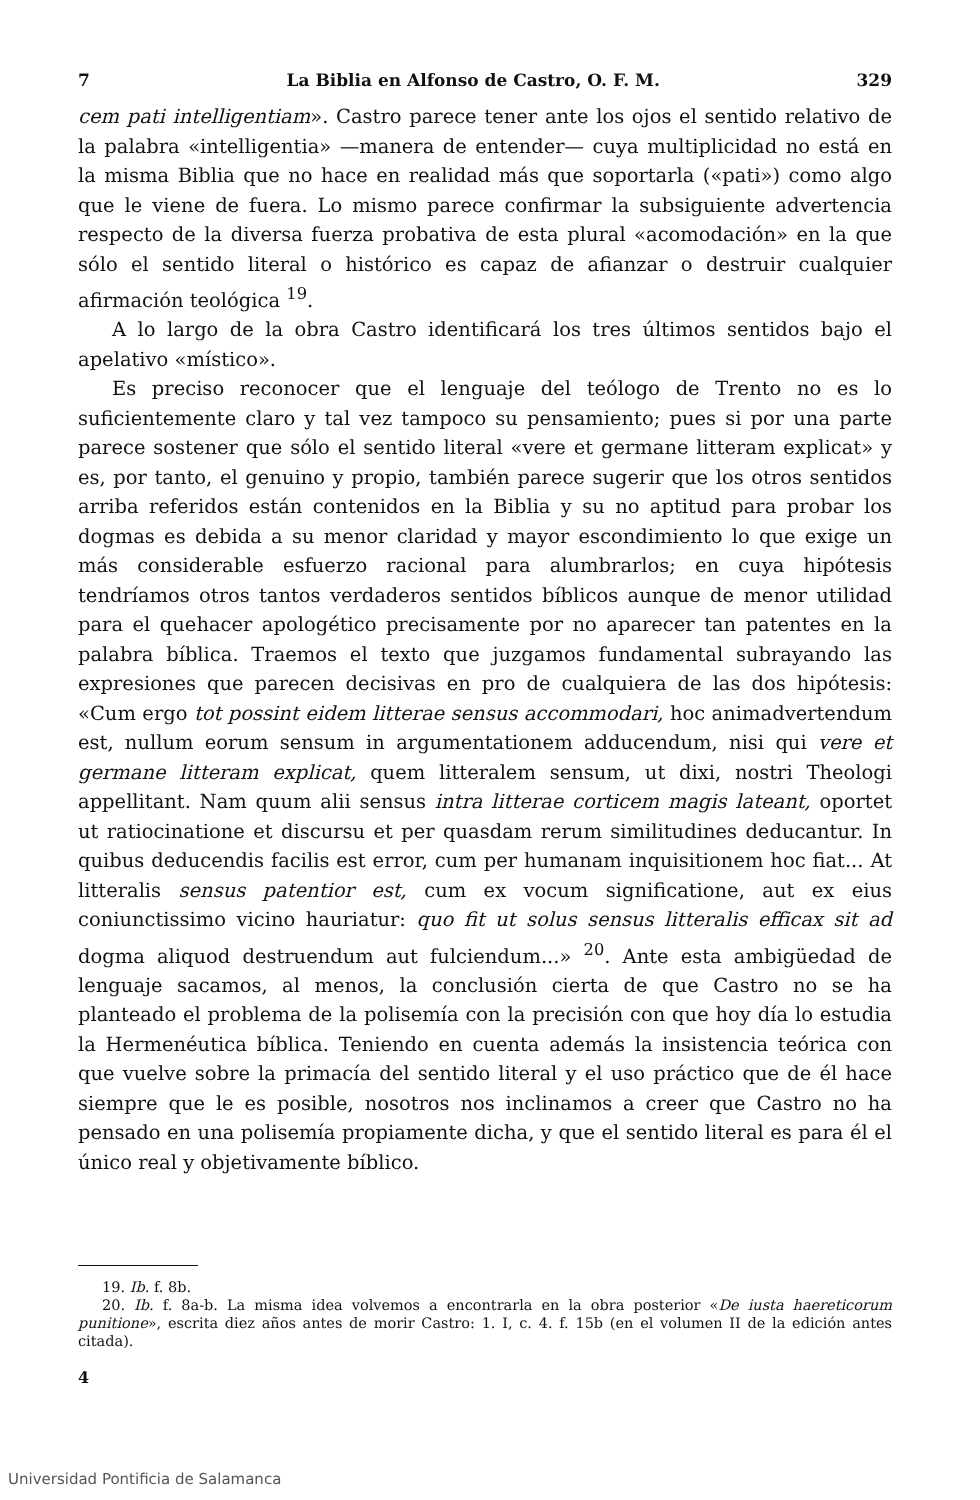7 La Biblia en Alfonso de Castro, O. F. M. 329
cem pati intelligentiam». Castro parece tener ante los ojos el sentido relativo de la palabra «intelligentia» —manera de entender— cuya multiplicidad no está en la misma Biblia que no hace en realidad más que soportarla («pati») como algo que le viene de fuera. Lo mismo parece confirmar la subsiguiente advertencia respecto de la diversa fuerza probativa de esta plural «acomodación» en la que sólo el sentido literal o histórico es capaz de afianzar o destruir cualquier afirmación teológica <sup>19</sup>.
A lo largo de la obra Castro identificará los tres últimos sentidos bajo el apelativo «místico».
Es preciso reconocer que el lenguaje del teólogo de Trento no es lo suficientemente claro y tal vez tampoco su pensamiento; pues si por una parte parece sostener que sólo el sentido literal «vere et germane litteram explicat» y es, por tanto, el genuino y propio, también parece sugerir que los otros sentidos arriba referidos están contenidos en la Biblia y su no aptitud para probar los dogmas es debida a su menor claridad y mayor escondimiento lo que exige un más considerable esfuerzo racional para alumbrarlos; en cuya hipótesis tendríamos otros tantos verdaderos sentidos bíblicos aunque de menor utilidad para el quehacer apologético precisamente por no aparecer tan patentes en la palabra bíblica. Traemos el texto que juzgamos fundamental subrayando las expresiones que parecen decisivas en pro de cualquiera de las dos hipótesis: «Cum ergo tot possint eidem litterae sensus accommodari, hoc animadvertendum est, nullum eorum sensum in argumentationem adducendum, nisi qui vere et germane litteram explicat, quem litteralem sensum, ut dixi, nostri Theologi appellitant. Nam quum alii sensus intra litterae corticem magis lateant, oportet ut ratiocinatione et discursu et per quasdam rerum similitudines deducantur. In quibus deducendis facilis est error, cum per humanam inquisitionem hoc fiat... At litteralis sensus patentior est, cum ex vocum significatione, aut ex eius coniunctissimo vicino hauriatur: quo fit ut solus sensus litteralis efficax sit ad dogma aliquod destruendum aut fulciendum...» <sup>20</sup>. Ante esta ambigüedad de lenguaje sacamos, al menos, la conclusión cierta de que Castro no se ha planteado el problema de la polisemía con la precisión con que hoy día lo estudia la Hermenéutica bíblica. Teniendo en cuenta además la insistencia teórica con que vuelve sobre la primacía del sentido literal y el uso práctico que de él hace siempre que le es posible, nosotros nos inclinamos a creer que Castro no ha pensado en una polisemía propiamente dicha, y que el sentido literal es para él el único real y objetivamente bíblico.
19. Ib. f. 8b.
20. Ib. f. 8a-b. La misma idea volvemos a encontrarla en la obra posterior «De iusta haereticorum punitione», escrita diez años antes de morir Castro: 1. I, c. 4. f. 15b (en el volumen II de la edición antes citada).
4
Universidad Pontificia de Salamanca